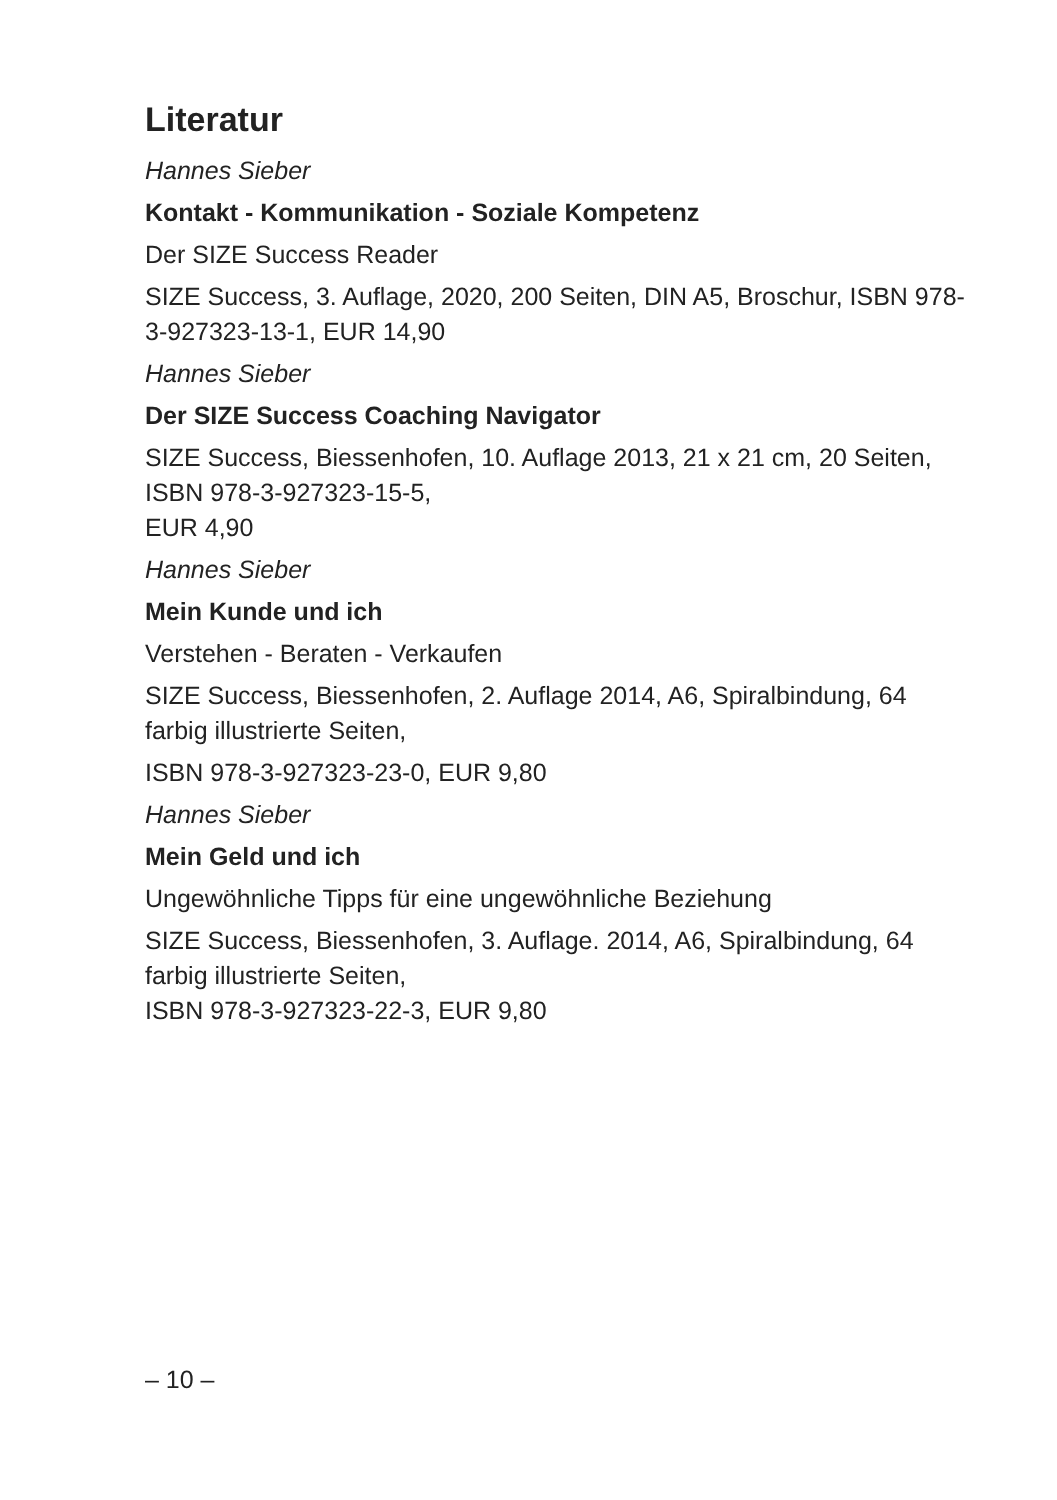Literatur
Hannes Sieber
Kontakt - Kommunikation - Soziale Kompetenz
Der SIZE Success Reader
SIZE Success, 3. Auflage, 2020, 200 Seiten, DIN A5, Broschur, ISBN 978-3-927323-13-1, EUR 14,90
Hannes Sieber
Der SIZE Success Coaching Navigator
SIZE Success, Biessenhofen, 10. Auflage 2013, 21 x 21 cm, 20 Seiten,
ISBN 978-3-927323-15-5,
EUR 4,90
Hannes Sieber
Mein Kunde und ich
Verstehen - Beraten - Verkaufen
SIZE Success, Biessenhofen, 2. Auflage 2014, A6, Spiralbindung, 64 farbig illustrierte Seiten,
ISBN 978-3-927323-23-0, EUR 9,80
Hannes Sieber
Mein Geld und ich
Ungewöhnliche Tipps für eine ungewöhnliche Beziehung
SIZE Success, Biessenhofen, 3. Auflage. 2014, A6, Spiralbindung, 64
farbig illustrierte Seiten,
ISBN 978-3-927323-22-3, EUR 9,80
– 10 –